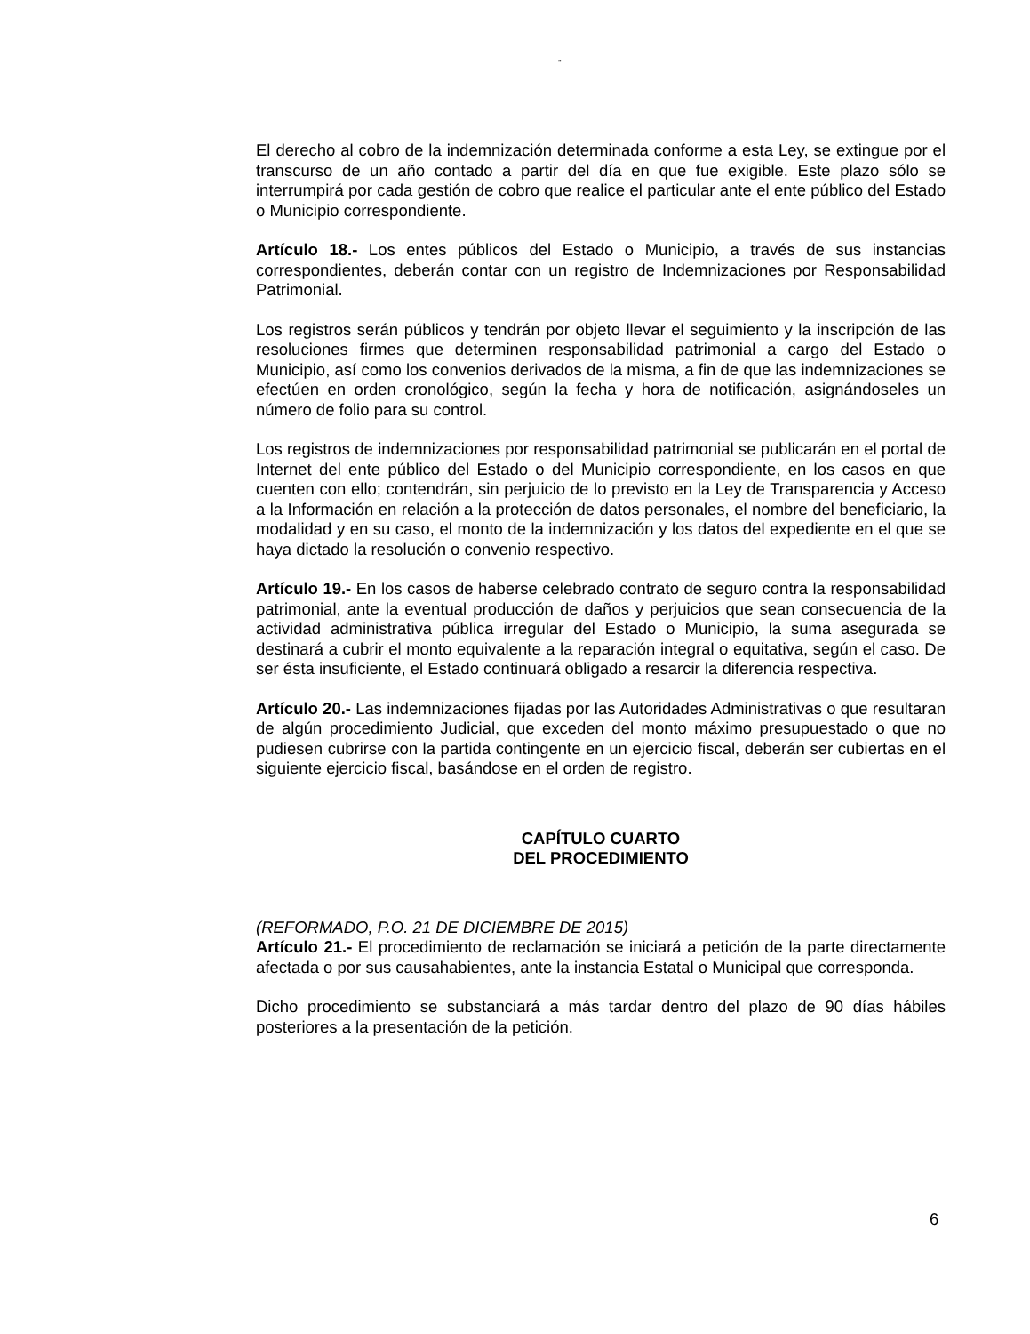“
El derecho al cobro de la indemnización determinada conforme a esta Ley, se extingue por el transcurso de un año contado a partir del día en que fue exigible. Este plazo sólo se interrumpirá por cada gestión de cobro que realice el particular ante el ente público del Estado o Municipio correspondiente.
Artículo 18.- Los entes públicos del Estado o Municipio, a través de sus instancias correspondientes, deberán contar con un registro de Indemnizaciones por Responsabilidad Patrimonial.
Los registros serán públicos y tendrán por objeto llevar el seguimiento y la inscripción de las resoluciones firmes que determinen responsabilidad patrimonial a cargo del Estado o Municipio, así como los convenios derivados de la misma, a fin de que las indemnizaciones se efectúen en orden cronológico, según la fecha y hora de notificación, asignándoseles un número de folio para su control.
Los registros de indemnizaciones por responsabilidad patrimonial se publicarán en el portal de Internet del ente público del Estado o del Municipio correspondiente, en los casos en que cuenten con ello; contendrán, sin perjuicio de lo previsto en la Ley de Transparencia y Acceso a la Información en relación a la protección de datos personales, el nombre del beneficiario, la modalidad y en su caso, el monto de la indemnización y los datos del expediente en el que se haya dictado la resolución o convenio respectivo.
Artículo 19.- En los casos de haberse celebrado contrato de seguro contra la responsabilidad patrimonial, ante la eventual producción de daños y perjuicios que sean consecuencia de la actividad administrativa pública irregular del Estado o Municipio, la suma asegurada se destinará a cubrir el monto equivalente a la reparación integral o equitativa, según el caso. De ser ésta insuficiente, el Estado continuará obligado a resarcir la diferencia respectiva.
Artículo 20.- Las indemnizaciones fijadas por las Autoridades Administrativas o que resultaran de algún procedimiento Judicial, que exceden del monto máximo presupuestado o que no pudiesen cubrirse con la partida contingente en un ejercicio fiscal, deberán ser cubiertas en el siguiente ejercicio fiscal, basándose en el orden de registro.
CAPÍTULO CUARTO
DEL PROCEDIMIENTO
(REFORMADO, P.O. 21 DE DICIEMBRE DE 2015)
Artículo 21.- El procedimiento de reclamación se iniciará a petición de la parte directamente afectada o por sus causahabientes, ante la instancia Estatal o Municipal que corresponda.
Dicho procedimiento se substanciará a más tardar dentro del plazo de 90 días hábiles posteriores a la presentación de la petición.
6